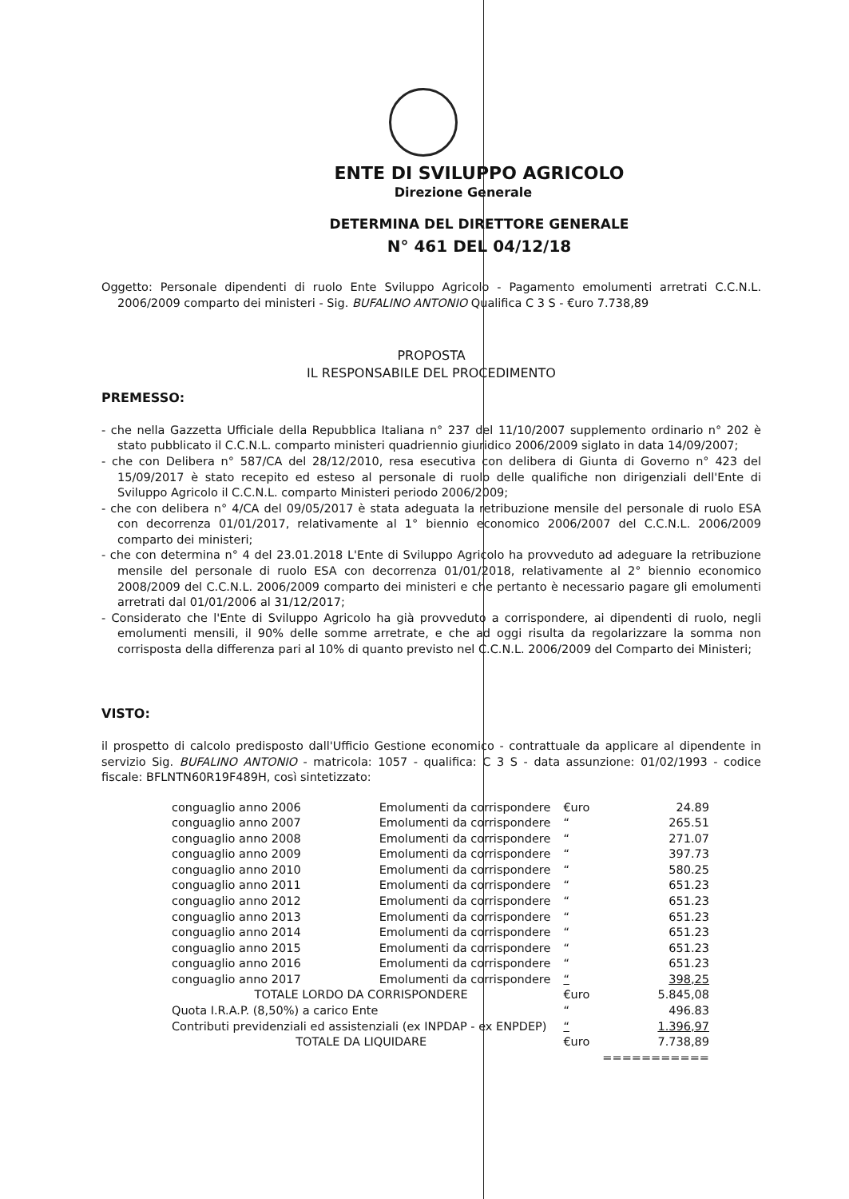ENTE DI SVILUPPO AGRICOLO
Direzione Generale
DETERMINA DEL DIRETTORE GENERALE
N° 461 DEL 04/12/18
Oggetto: Personale dipendenti di ruolo Ente Sviluppo Agricolo - Pagamento emolumenti arretrati C.C.N.L. 2006/2009 comparto dei ministeri - Sig. BUFALINO ANTONIO Qualifica C 3 S - €uro 7.738,89
PROPOSTA
IL RESPONSABILE DEL PROCEDIMENTO
PREMESSO:
- che nella Gazzetta Ufficiale della Repubblica Italiana n° 237 del 11/10/2007 supplemento ordinario n° 202 è stato pubblicato il C.C.N.L. comparto ministeri quadriennio giuridico 2006/2009 siglato in data 14/09/2007;
- che con Delibera n° 587/CA del 28/12/2010, resa esecutiva con delibera di Giunta di Governo n° 423 del 15/09/2017 è stato recepito ed esteso al personale di ruolo delle qualifiche non dirigenziali dell'Ente di Sviluppo Agricolo il C.C.N.L. comparto Ministeri periodo 2006/2009;
- che con delibera n° 4/CA del 09/05/2017 è stata adeguata la retribuzione mensile del personale di ruolo ESA con decorrenza 01/01/2017, relativamente al 1° biennio economico 2006/2007 del C.C.N.L. 2006/2009 comparto dei ministeri;
- che con determina n° 4 del 23.01.2018 L'Ente di Sviluppo Agricolo ha provveduto ad adeguare la retribuzione mensile del personale di ruolo ESA con decorrenza 01/01/2018, relativamente al 2° biennio economico 2008/2009 del C.C.N.L. 2006/2009 comparto dei ministeri e che pertanto è necessario pagare gli emolumenti arretrati dal 01/01/2006 al 31/12/2017;
- Considerato che l'Ente di Sviluppo Agricolo ha già provveduto a corrispondere, ai dipendenti di ruolo, negli emolumenti mensili, il 90% delle somme arretrate, e che ad oggi risulta da regolarizzare la somma non corrisposta della differenza pari al 10% di quanto previsto nel C.C.N.L. 2006/2009 del Comparto dei Ministeri;
VISTO:
il prospetto di calcolo predisposto dall'Ufficio Gestione economico - contrattuale da applicare al dipendente in servizio Sig. BUFALINO ANTONIO - matricola: 1057 - qualifica: C 3 S - data assunzione: 01/02/1993 - codice fiscale: BFLNTN60R19F489H, così sintetizzato:
| conguaglio anno 2006 | Emolumenti da corrispondere | €uro | 24.89 |
| conguaglio anno 2007 | Emolumenti da corrispondere | “ | 265.51 |
| conguaglio anno 2008 | Emolumenti da corrispondere | “ | 271.07 |
| conguaglio anno 2009 | Emolumenti da corrispondere | “ | 397.73 |
| conguaglio anno 2010 | Emolumenti da corrispondere | “ | 580.25 |
| conguaglio anno 2011 | Emolumenti da corrispondere | “ | 651.23 |
| conguaglio anno 2012 | Emolumenti da corrispondere | “ | 651.23 |
| conguaglio anno 2013 | Emolumenti da corrispondere | “ | 651.23 |
| conguaglio anno 2014 | Emolumenti da corrispondere | “ | 651.23 |
| conguaglio anno 2015 | Emolumenti da corrispondere | “ | 651.23 |
| conguaglio anno 2016 | Emolumenti da corrispondere | “ | 651.23 |
| conguaglio anno 2017 | Emolumenti da corrispondere | “ | 398,25 |
| TOTALE LORDO DA CORRISPONDERE | | €uro | 5.845,08 |
| Quota I.R.A.P. (8,50%) a carico Ente | | “ | 496.83 |
| Contributi previdenziali ed assistenziali (ex INPDAP - ex ENPDEP) | | “ | 1.396,97 |
| TOTALE DA LIQUIDARE | | €uro | 7.738,89 |
| | | | =========== |